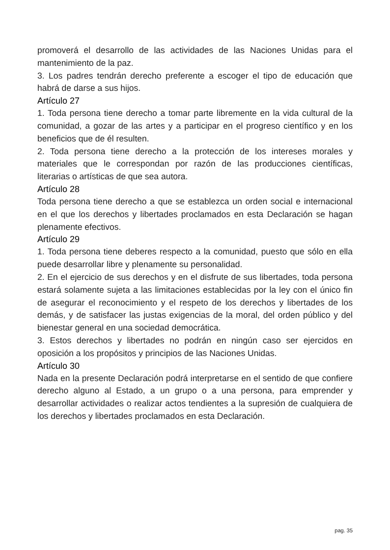promoverá el desarrollo de las actividades de las Naciones Unidas para el mantenimiento de la paz.
3. Los padres tendrán derecho preferente a escoger el tipo de educación que habrá de darse a sus hijos.
Artículo 27
1. Toda persona tiene derecho a tomar parte libremente en la vida cultural de la comunidad, a gozar de las artes y a participar en el progreso científico y en los beneficios que de él resulten.
2. Toda persona tiene derecho a la protección de los intereses morales y materiales que le correspondan por razón de las producciones científicas, literarias o artísticas de que sea autora.
Artículo 28
Toda persona tiene derecho a que se establezca un orden social e internacional en el que los derechos y libertades proclamados en esta Declaración se hagan plenamente efectivos.
Artículo 29
1. Toda persona tiene deberes respecto a la comunidad, puesto que sólo en ella puede desarrollar libre y plenamente su personalidad.
2. En el ejercicio de sus derechos y en el disfrute de sus libertades, toda persona estará solamente sujeta a las limitaciones establecidas por la ley con el único fin de asegurar el reconocimiento y el respeto de los derechos y libertades de los demás, y de satisfacer las justas exigencias de la moral, del orden público y del bienestar general en una sociedad democrática.
3. Estos derechos y libertades no podrán en ningún caso ser ejercidos en oposición a los propósitos y principios de las Naciones Unidas.
Artículo 30
Nada en la presente Declaración podrá interpretarse en el sentido de que confiere derecho alguno al Estado, a un grupo o a una persona, para emprender y desarrollar actividades o realizar actos tendientes a la supresión de cualquiera de los derechos y libertades proclamados en esta Declaración.
pag. 35